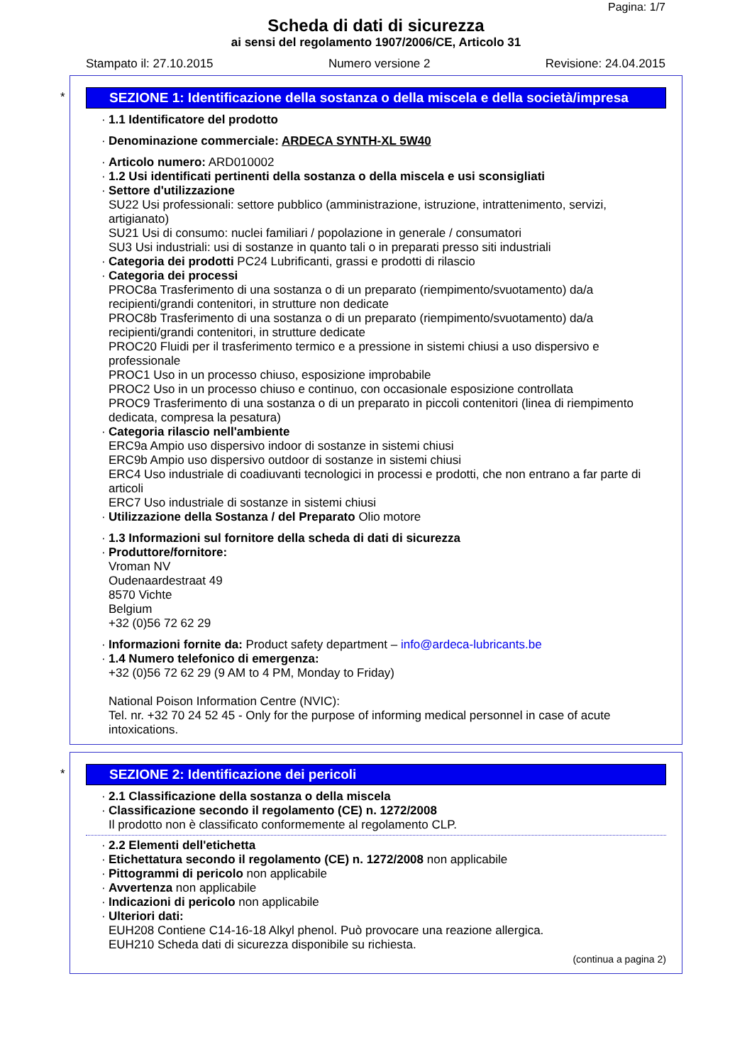Pagina: 1/7
Scheda di dati di sicurezza
ai sensi del regolamento 1907/2006/CE, Articolo 31
Stampato il: 27.10.2015 Numero versione 2 Revisione: 24.04.2015
*
SEZIONE 1: Identificazione della sostanza o della miscela e della società/impresa
1.1 Identificatore del prodotto
Denominazione commerciale: ARDECA SYNTH-XL 5W40
Articolo numero: ARD010002
1.2 Usi identificati pertinenti della sostanza o della miscela e usi sconsigliati
Settore d'utilizzazione
SU22 Usi professionali: settore pubblico (amministrazione, istruzione, intrattenimento, servizi, artigianato)
SU21 Usi di consumo: nuclei familiari / popolazione in generale / consumatori
SU3 Usi industriali: usi di sostanze in quanto tali o in preparati presso siti industriali
Categoria dei prodotti PC24 Lubrificanti, grassi e prodotti di rilascio
Categoria dei processi
PROC8a Trasferimento di una sostanza o di un preparato (riempimento/svuotamento) da/a recipienti/grandi contenitori, in strutture non dedicate
PROC8b Trasferimento di una sostanza o di un preparato (riempimento/svuotamento) da/a recipienti/grandi contenitori, in strutture dedicate
PROC20 Fluidi per il trasferimento termico e a pressione in sistemi chiusi a uso dispersivo e professionale
PROC1 Uso in un processo chiuso, esposizione improbabile
PROC2 Uso in un processo chiuso e continuo, con occasionale esposizione controllata
PROC9 Trasferimento di una sostanza o di un preparato in piccoli contenitori (linea di riempimento dedicata, compresa la pesatura)
Categoria rilascio nell'ambiente
ERC9a Ampio uso dispersivo indoor di sostanze in sistemi chiusi
ERC9b Ampio uso dispersivo outdoor di sostanze in sistemi chiusi
ERC4 Uso industriale di coadiuvanti tecnologici in processi e prodotti, che non entrano a far parte di articoli
ERC7 Uso industriale di sostanze in sistemi chiusi
Utilizzazione della Sostanza / del Preparato Olio motore
1.3 Informazioni sul fornitore della scheda di dati di sicurezza
Produttore/fornitore:
Vroman NV
Oudenaardestraat 49
8570 Vichte
Belgium
+32 (0)56 72 62 29
Informazioni fornite da: Product safety department – info@ardeca-lubricants.be
1.4 Numero telefonico di emergenza:
+32 (0)56 72 62 29 (9 AM to 4 PM, Monday to Friday)
National Poison Information Centre (NVIC):
Tel. nr. +32 70 24 52 45 - Only for the purpose of informing medical personnel in case of acute intoxications.
*
SEZIONE 2: Identificazione dei pericoli
2.1 Classificazione della sostanza o della miscela
Classificazione secondo il regolamento (CE) n. 1272/2008
Il prodotto non è classificato conformemente al regolamento CLP.
2.2 Elementi dell'etichetta
Etichettatura secondo il regolamento (CE) n. 1272/2008 non applicabile
Pittogrammi di pericolo non applicabile
Avvertenza non applicabile
Indicazioni di pericolo non applicabile
Ulteriori dati:
EUH208 Contiene C14-16-18 Alkyl phenol. Può provocare una reazione allergica.
EUH210 Scheda dati di sicurezza disponibile su richiesta.
(continua a pagina 2)